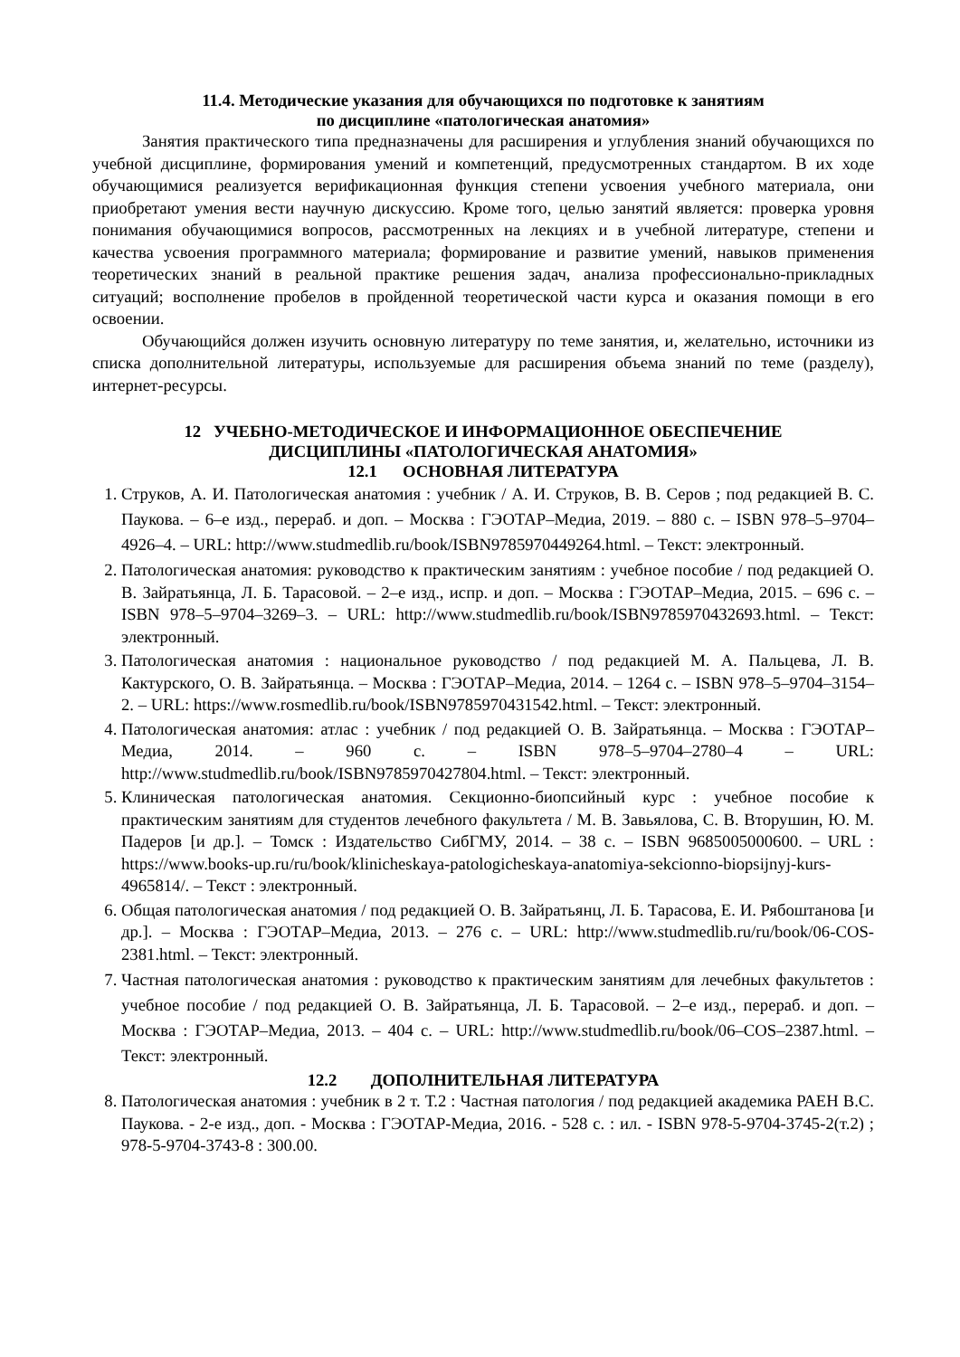11.4. Методические указания для обучающихся по подготовке к занятиям
по дисциплине «патологическая анатомия»
Занятия практического типа предназначены для расширения и углубления знаний обучающихся по учебной дисциплине, формирования умений и компетенций, предусмотренных стандартом. В их ходе обучающимися реализуется верификационная функция степени усвоения учебного материала, они приобретают умения вести научную дискуссию. Кроме того, целью занятий является: проверка уровня понимания обучающимися вопросов, рассмотренных на лекциях и в учебной литературе, степени и качества усвоения программного материала; формирование и развитие умений, навыков применения теоретических знаний в реальной практике решения задач, анализа профессионально-прикладных ситуаций; восполнение пробелов в пройденной теоретической части курса и оказания помощи в его освоении.
Обучающийся должен изучить основную литературу по теме занятия, и, желательно, источники из списка дополнительной литературы, используемые для расширения объема знаний по теме (разделу), интернет-ресурсы.
12 УЧЕБНО-МЕТОДИЧЕСКОЕ И ИНФОРМАЦИОННОЕ ОБЕСПЕЧЕНИЕ
ДИСЦИПЛИНЫ «ПАТОЛОГИЧЕСКАЯ АНАТОМИЯ»
12.1 ОСНОВНАЯ ЛИТЕРАТУРА
1. Струков, А. И. Патологическая анатомия : учебник / А. И. Струков, В. В. Серов ; под редакцией В. С. Паукова. – 6–е изд., перераб. и доп. – Москва : ГЭОТАР–Медиа, 2019. – 880 с. – ISBN 978–5–9704–4926–4. – URL: http://www.studmedlib.ru/book/ISBN9785970449264.html. – Текст: электронный.
2. Патологическая анатомия: руководство к практическим занятиям : учебное пособие / под редакцией О. В. Зайратьянца, Л. Б. Тарасовой. – 2–е изд., испр. и доп. – Москва : ГЭОТАР–Медиа, 2015. – 696 с. – ISBN 978–5–9704–3269–3. – URL: http://www.studmedlib.ru/book/ISBN9785970432693.html. – Текст: электронный.
3. Патологическая анатомия : национальное руководство / под редакцией М. А. Пальцева, Л. В. Кактурского, О. В. Зайратьянца. – Москва : ГЭОТАР–Медиа, 2014. – 1264 с. – ISBN 978–5–9704–3154–2. – URL: https://www.rosmedlib.ru/book/ISBN9785970431542.html. – Текст: электронный.
4. Патологическая анатомия: атлас : учебник / под редакцией О. В. Зайратьянца. – Москва : ГЭОТАР–Медиа, 2014. – 960 с. – ISBN 978–5–9704–2780–4 – URL: http://www.studmedlib.ru/book/ISBN9785970427804.html. – Текст: электронный.
5. Клиническая патологическая анатомия. Секционно-биопсийный курс : учебное пособие к практическим занятиям для студентов лечебного факультета / М. В. Завьялова, С. В. Вторушин, Ю. М. Падеров [и др.]. – Томск : Издательство СибГМУ, 2014. – 38 с. – ISBN 9685005000600. – URL : https://www.books-up.ru/ru/book/klinicheskaya-patologicheskaya-anatomiya-sekcionno-biopsijnyj-kurs-4965814/. – Текст : электронный.
6. Общая патологическая анатомия / под редакцией О. В. Зайратьянц, Л. Б. Тарасова, Е. И. Рябоштанова [и др.]. – Москва : ГЭОТАР–Медиа, 2013. – 276 с. – URL: http://www.studmedlib.ru/ru/book/06-COS-2381.html. – Текст: электронный.
7. Частная патологическая анатомия : руководство к практическим занятиям для лечебных факультетов : учебное пособие / под редакцией О. В. Зайратьянца, Л. Б. Тарасовой. – 2–е изд., перераб. и доп. – Москва : ГЭОТАР–Медиа, 2013. – 404 с. – URL: http://www.studmedlib.ru/book/06–COS–2387.html. – Текст: электронный.
12.2 ДОПОЛНИТЕЛЬНАЯ ЛИТЕРАТУРА
8. Патологическая анатомия : учебник в 2 т. Т.2 : Частная патология / под редакцией академика РАЕН В.С. Паукова. - 2-е изд., доп. - Москва : ГЭОТАР-Медиа, 2016. - 528 с. : ил. - ISBN 978-5-9704-3745-2(т.2) ; 978-5-9704-3743-8 : 300.00.